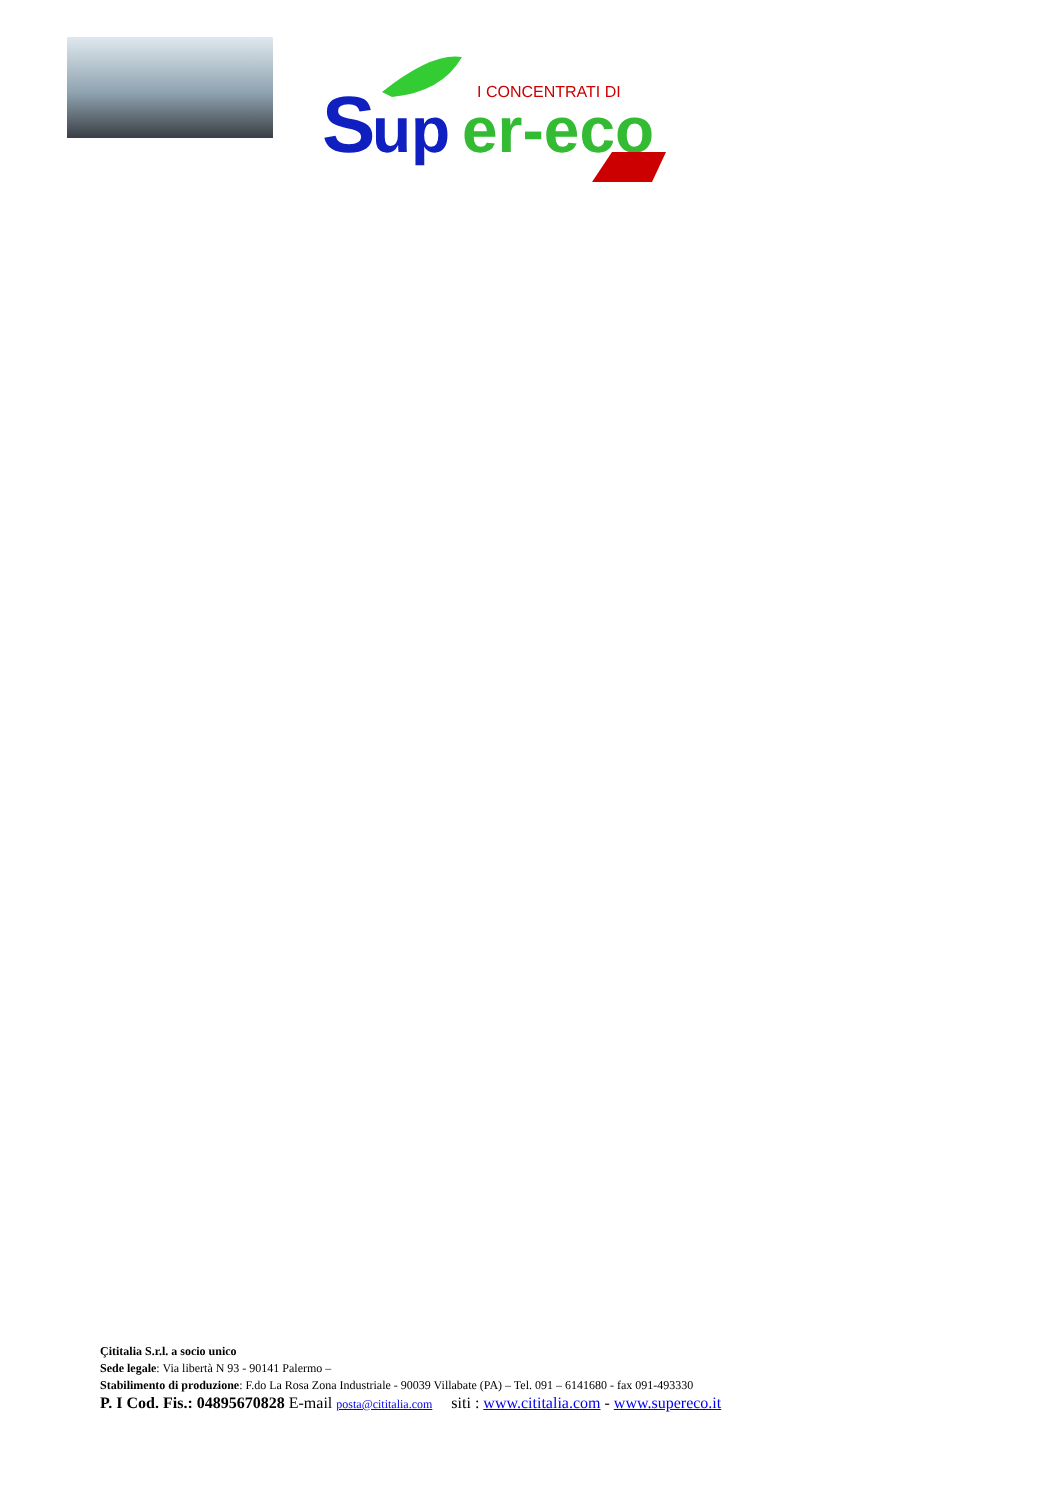S
up
er-eco
I CONCENTRATI DI
Çititalia S.r.l. a socio unico
Sede legale: Via libertà N 93 - 90141 Palermo –
Stabilimento di produzione: F.do La Rosa Zona Industriale - 90039 Villabate (PA) – Tel. 091 – 6141680 - fax 091-493330
P. I Cod. Fis.: 04895670828 E-mail posta@cititalia.com siti : www.cititalia.com - www.supereco.it